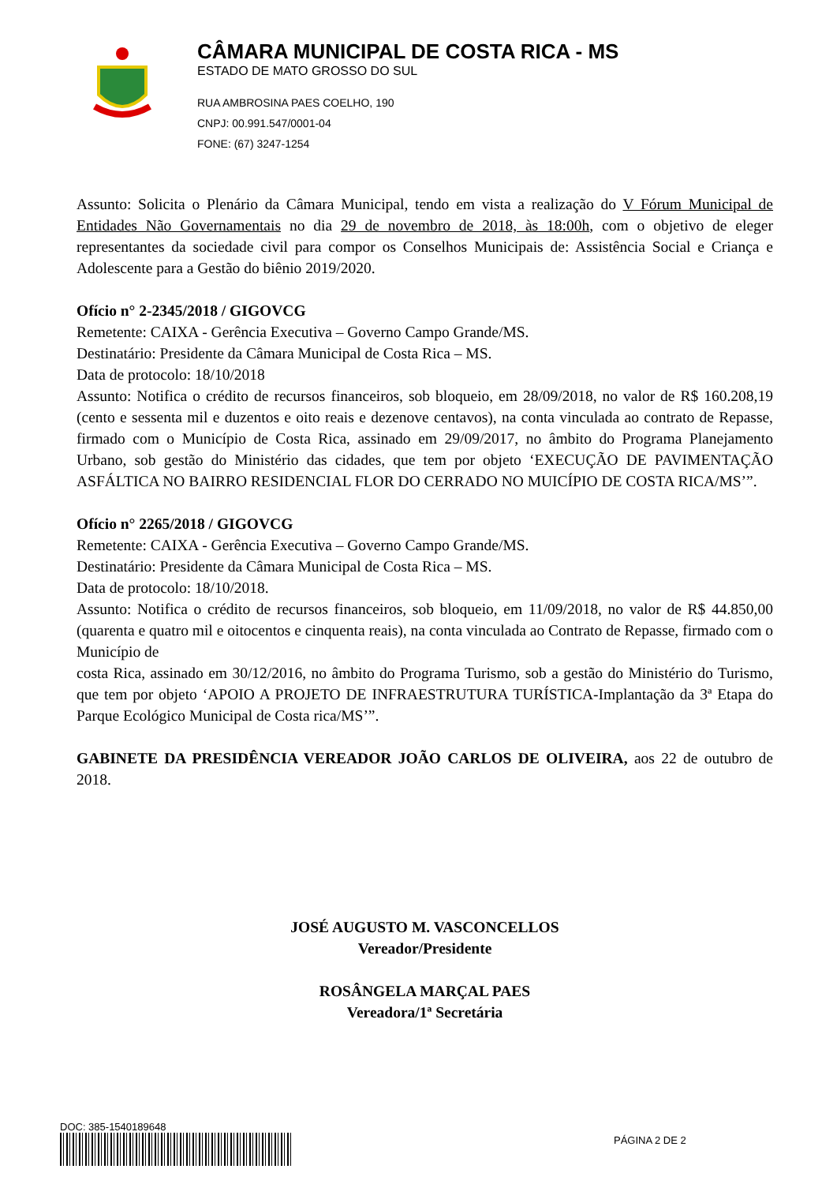CÂMARA MUNICIPAL DE COSTA RICA - MS
ESTADO DE MATO GROSSO DO SUL
RUA AMBROSINA PAES COELHO, 190
CNPJ: 00.991.547/0001-04
FONE: (67) 3247-1254
Assunto: Solicita o Plenário da Câmara Municipal, tendo em vista a realização do V Fórum Municipal de Entidades Não Governamentais no dia 29 de novembro de 2018, às 18:00h, com o objetivo de eleger representantes da sociedade civil para compor os Conselhos Municipais de: Assistência Social e Criança e Adolescente para a Gestão do biênio 2019/2020.
Ofício n° 2-2345/2018 / GIGOVCG
Remetente: CAIXA - Gerência Executiva – Governo Campo Grande/MS.
Destinatário: Presidente da Câmara Municipal de Costa Rica – MS.
Data de protocolo: 18/10/2018
Assunto: Notifica o crédito de recursos financeiros, sob bloqueio, em 28/09/2018, no valor de R$ 160.208,19 (cento e sessenta mil e duzentos e oito reais e dezenove centavos), na conta vinculada ao contrato de Repasse, firmado com o Município de Costa Rica, assinado em 29/09/2017, no âmbito do Programa Planejamento Urbano, sob gestão do Ministério das cidades, que tem por objeto ‘EXECUÇÃO DE PAVIMENTAÇÃO ASFÁLTICA NO BAIRRO RESIDENCIAL FLOR DO CERRADO NO MUICÍPIO DE COSTA RICA/MS’”.
Ofício n° 2265/2018 / GIGOVCG
Remetente: CAIXA - Gerência Executiva – Governo Campo Grande/MS.
Destinatário: Presidente da Câmara Municipal de Costa Rica – MS.
Data de protocolo: 18/10/2018.
Assunto: Notifica o crédito de recursos financeiros, sob bloqueio, em 11/09/2018, no valor de R$ 44.850,00 (quarenta e quatro mil e oitocentos e cinquenta reais), na conta vinculada ao Contrato de Repasse, firmado com o Município de
costa Rica, assinado em 30/12/2016, no âmbito do Programa Turismo, sob a gestão do Ministério do Turismo, que tem por objeto ‘APOIO A PROJETO DE INFRAESTRUTURA TURÍSTICA-Implantação da 3ª Etapa do Parque Ecológico Municipal de Costa rica/MS’”.
GABINETE DA PRESIDÊNCIA VEREADOR JOÃO CARLOS DE OLIVEIRA, aos 22 de outubro de 2018.
JOSÉ AUGUSTO M. VASCONCELLOS
Vereador/Presidente
ROSÂNGELA MARÇAL PAES
Vereadora/1ª Secretária
DOC: 385-1540189648
PÁGINA 2 DE 2